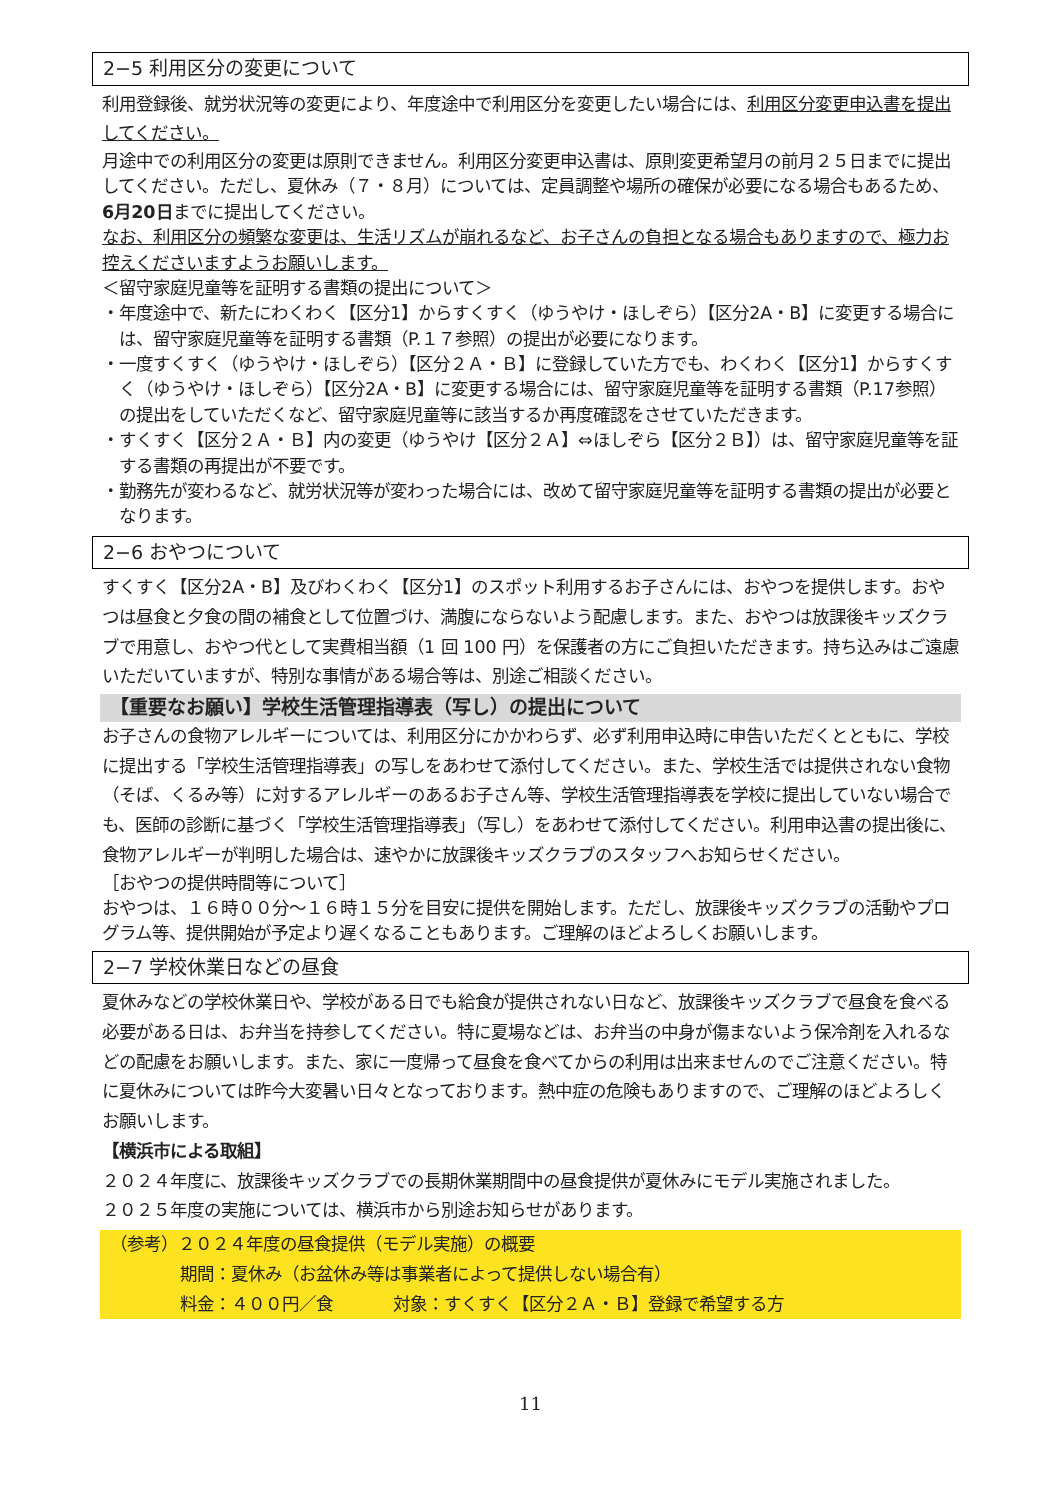2−5 利用区分の変更について
利用登録後、就労状況等の変更により、年度途中で利用区分を変更したい場合には、利用区分変更申込書を提出してください。
月途中での利用区分の変更は原則できません。利用区分変更申込書は、原則変更希望月の前月２５日までに提出してください。ただし、夏休み（７・８月）については、定員調整や場所の確保が必要になる場合もあるため、6月20日までに提出してください。
なお、利用区分の頻繁な変更は、生活リズムが崩れるなど、お子さんの負担となる場合もありますので、極力お控えくださいますようお願いします。
＜留守家庭児童等を証明する書類の提出について＞
・年度途中で、新たにわくわく【区分1】からすくすく（ゆうやけ・ほしぞら）【区分2A・B】に変更する場合には、留守家庭児童等を証明する書類（P.１７参照）の提出が必要になります。
・一度すくすく（ゆうやけ・ほしぞら）【区分２Ａ・Ｂ】に登録していた方でも、わくわく【区分1】からすくすく（ゆうやけ・ほしぞら）【区分2A・B】に変更する場合には、留守家庭児童等を証明する書類（P.17参照）の提出をしていただくなど、留守家庭児童等に該当するか再度確認をさせていただきます。
・すくすく【区分２Ａ・Ｂ】内の変更（ゆうやけ【区分２Ａ】⇔ほしぞら【区分２Ｂ】）は、留守家庭児童等を証する書類の再提出が不要です。
・勤務先が変わるなど、就労状況等が変わった場合には、改めて留守家庭児童等を証明する書類の提出が必要となります。
2−6 おやつについて
すくすく【区分2A・B】及びわくわく【区分1】のスポット利用するお子さんには、おやつを提供します。おやつは昼食と夕食の間の補食として位置づけ、満腹にならないよう配慮します。また、おやつは放課後キッズクラブで用意し、おやつ代として実費相当額（1 回 100 円）を保護者の方にご負担いただきます。持ち込みはご遠慮いただいていますが、特別な事情がある場合等は、別途ご相談ください。
【重要なお願い】学校生活管理指導表（写し）の提出について
お子さんの食物アレルギーについては、利用区分にかかわらず、必ず利用申込時に申告いただくとともに、学校に提出する「学校生活管理指導表」の写しをあわせて添付してください。また、学校生活では提供されない食物（そば、くるみ等）に対するアレルギーのあるお子さん等、学校生活管理指導表を学校に提出していない場合でも、医師の診断に基づく「学校生活管理指導表」（写し）をあわせて添付してください。利用申込書の提出後に、食物アレルギーが判明した場合は、速やかに放課後キッズクラブのスタッフへお知らせください。
［おやつの提供時間等について］
おやつは、１６時００分～１６時１５分を目安に提供を開始します。ただし、放課後キッズクラブの活動やプログラム等、提供開始が予定より遅くなることもあります。ご理解のほどよろしくお願いします。
2−7 学校休業日などの昼食
夏休みなどの学校休業日や、学校がある日でも給食が提供されない日など、放課後キッズクラブで昼食を食べる必要がある日は、お弁当を持参してください。特に夏場などは、お弁当の中身が傷まないよう保冷剤を入れるなどの配慮をお願いします。また、家に一度帰って昼食を食べてからの利用は出来ませんのでご注意ください。特に夏休みについては昨今大変暑い日々となっております。熱中症の危険もありますので、ご理解のほどよろしくお願いします。
【横浜市による取組】
２０２４年度に、放課後キッズクラブでの長期休業期間中の昼食提供が夏休みにモデル実施されました。
２０２５年度の実施については、横浜市から別途お知らせがあります。
（参考）２０２４年度の昼食提供（モデル実施）の概要
期間：夏休み（お盆休み等は事業者によって提供しない場合有）
料金：４００円／食 対象：すくすく【区分２Ａ・Ｂ】登録で希望する方
11